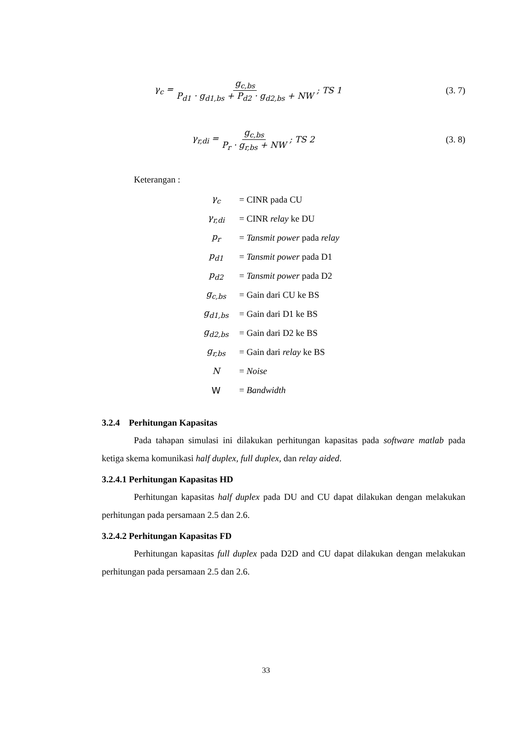γ<sub>c</sub> = g<sub>c,bs</sub> P<sub>d1</sub> · g<sub>d1,bs</sub> + P<sub>d2</sub> · g<sub>d2,bs</sub> + NW; TS 1 (3. 7)
γ<sub>r,di</sub> = g<sub>c,bs</sub> P<sub>r</sub> · g<sub>r,bs</sub> + NW; TS 2 (3. 8)
Keterangan :
| γ<sub>c</sub> | = CINR pada CU |
| γ<sub>r,di</sub> | = CINR relay ke DU |
| p<sub>r</sub> | = Tansmit power pada relay |
| p<sub>d1</sub> | = Tansmit power pada D1 |
| p<sub>d2</sub> | = Tansmit power pada D2 |
| g<sub>c,bs</sub> | = Gain dari CU ke BS |
| g<sub>d1,bs</sub> | = Gain dari D1 ke BS |
| g<sub>d2,bs</sub> | = Gain dari D2 ke BS |
| g<sub>r,bs</sub> | = Gain dari relay ke BS |
| N | = Noise |
| W | = Bandwidth |
3.2.4 Perhitungan Kapasitas
Pada tahapan simulasi ini dilakukan perhitungan kapasitas pada software matlab pada ketiga skema komunikasi half duplex, full duplex, dan relay aided.
3.2.4.1 Perhitungan Kapasitas HD
Perhitungan kapasitas half duplex pada DU and CU dapat dilakukan dengan melakukan perhitungan pada persamaan 2.5 dan 2.6.
3.2.4.2 Perhitungan Kapasitas FD
Perhitungan kapasitas full duplex pada D2D and CU dapat dilakukan dengan melakukan perhitungan pada persamaan 2.5 dan 2.6.
33